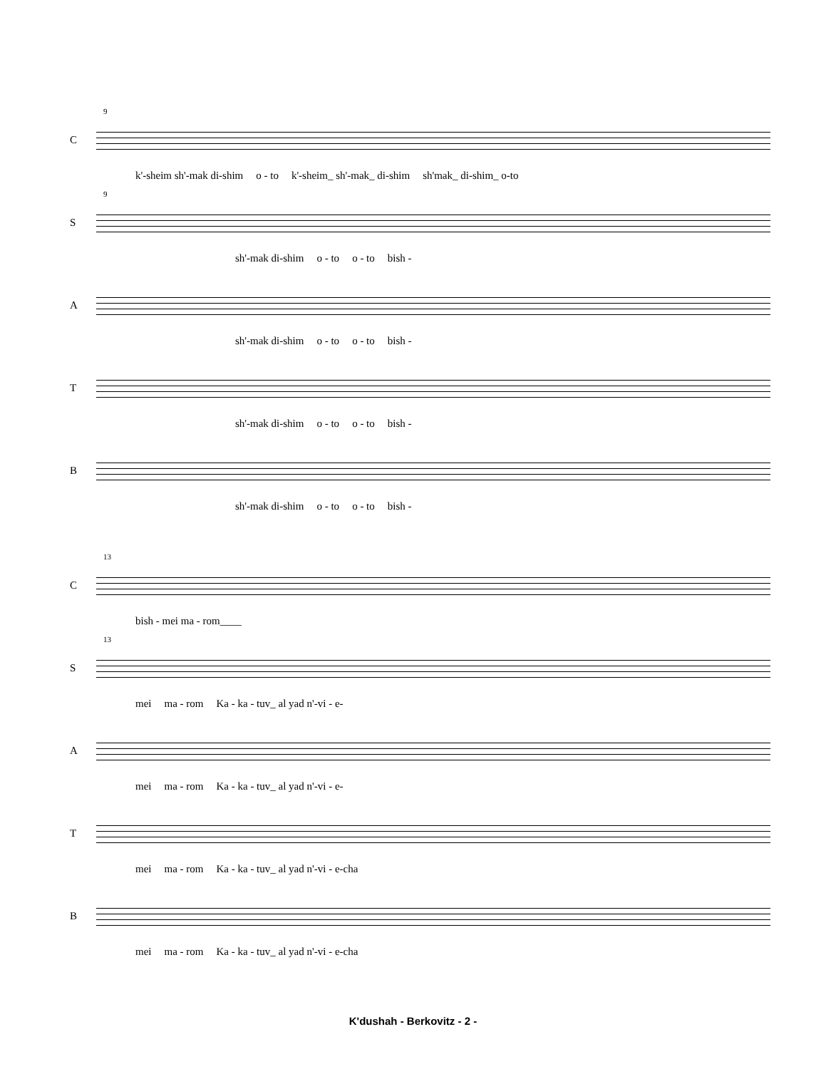9
C
k'-sheim sh'-mak di-shim o - to k'-sheim_ sh'-mak_ di-shim sh'mak_ di-shim_ o-to
9
S
sh'-mak di-shim o - to o - to bish -
A
sh'-mak di-shim o - to o - to bish -
T
sh'-mak di-shim o - to o - to bish -
B
sh'-mak di-shim o - to o - to bish -
13
C
bish - mei ma - rom____
13
S
mei ma - rom Ka - ka - tuv_ al yad n'-vi - e-
A
mei ma - rom Ka - ka - tuv_ al yad n'-vi - e-
T
mei ma - rom Ka - ka - tuv_ al yad n'-vi - e-cha
B
mei ma - rom Ka - ka - tuv_ al yad n'-vi - e-cha
K'dushah - Berkovitz - 2 -